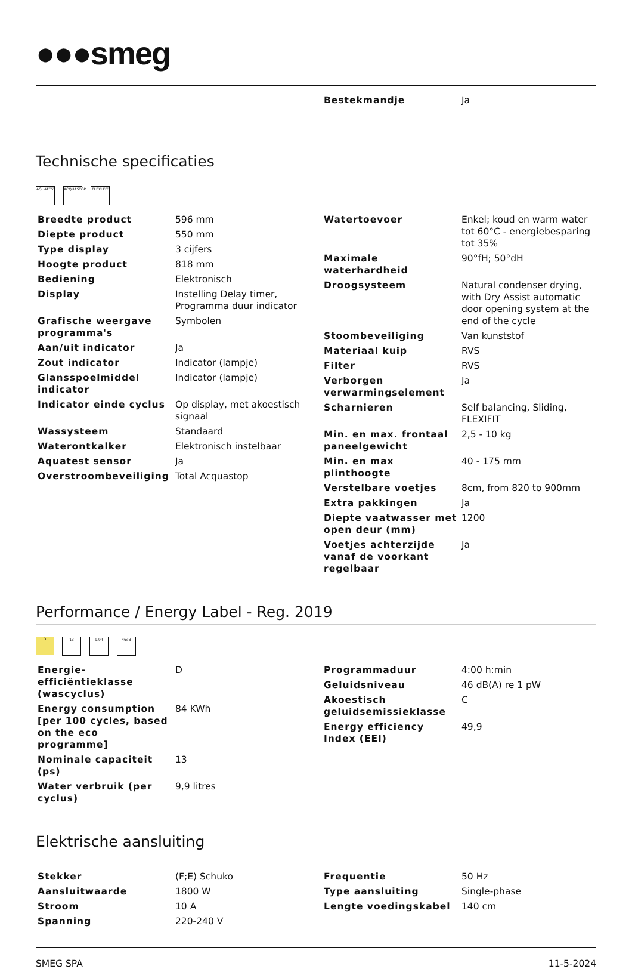●●●smeg
| Bestekmandje | Ja |
Technische specificaties
AQUATEST ACQUASTOP
FLEXI FIT
| Breedte product | 596 mm |
| Diepte product | 550 mm |
| Type display | 3 cijfers |
| Hoogte product | 818 mm |
| Bediening | Elektronisch |
| Display | Instelling Delay timer, Programma duur indicator |
| Grafische weergave programma's | Symbolen |
| Aan/uit indicator | Ja |
| Zout indicator | Indicator (lampje) |
| Glansspoelmiddel indicator | Indicator (lampje) |
| Indicator einde cyclus | Op display, met akoestisch signaal |
| Wassysteem | Standaard |
| Waterontkalker | Elektronisch instelbaar |
| Aquatest sensor | Ja |
| Overstroombeveiliging | Total Acquastop |
| Watertoevoer | Enkel; koud en warm water tot 60°C - energiebesparing tot 35% |
| Maximale waterhardheid | 90°fH; 50°dH |
| Droogsysteem | Natural condenser drying, with Dry Assist automatic door opening system at the end of the cycle |
| Stoombeveiliging | Van kunststof |
| Materiaal kuip | RVS |
| Filter | RVS |
| Verborgen verwarmingselement | Ja |
| Scharnieren | Self balancing, Sliding, FLEXIFIT |
| Min. en max. frontaal paneelgewicht | 2,5 - 10 kg |
| Min. en max plinthoogte | 40 - 175 mm |
| Verstelbare voetjes | 8cm, from 820 to 900mm |
| Extra pakkingen | Ja |
| Diepte vaatwasser met open deur (mm) | 1200 |
| Voetjes achterzijde vanaf de voorkant regelbaar | Ja |
Performance / Energy Label - Reg. 2019
D 13 9,9lt 46dB
| Energie-efficiëntieklasse (wascyclus) | D |
| Energy consumption [per 100 cycles, based on the eco programme] | 84 KWh |
| Nominale capaciteit (ps) | 13 |
| Water verbruik (per cyclus) | 9,9 litres |
| Programmaduur | 4:00 h:min |
| Geluidsniveau | 46 dB(A) re 1 pW |
| Akoestisch geluidsemissieklasse | C |
| Energy efficiency Index (EEI) | 49,9 |
Elektrische aansluiting
| Stekker | (F;E) Schuko |
| Aansluitwaarde | 1800 W |
| Stroom | 10 A |
| Spanning | 220-240 V |
| Frequentie | 50 Hz |
| Type aansluiting | Single-phase |
| Lengte voedingskabel | 140 cm |
SMEG SPA 11-5-2024